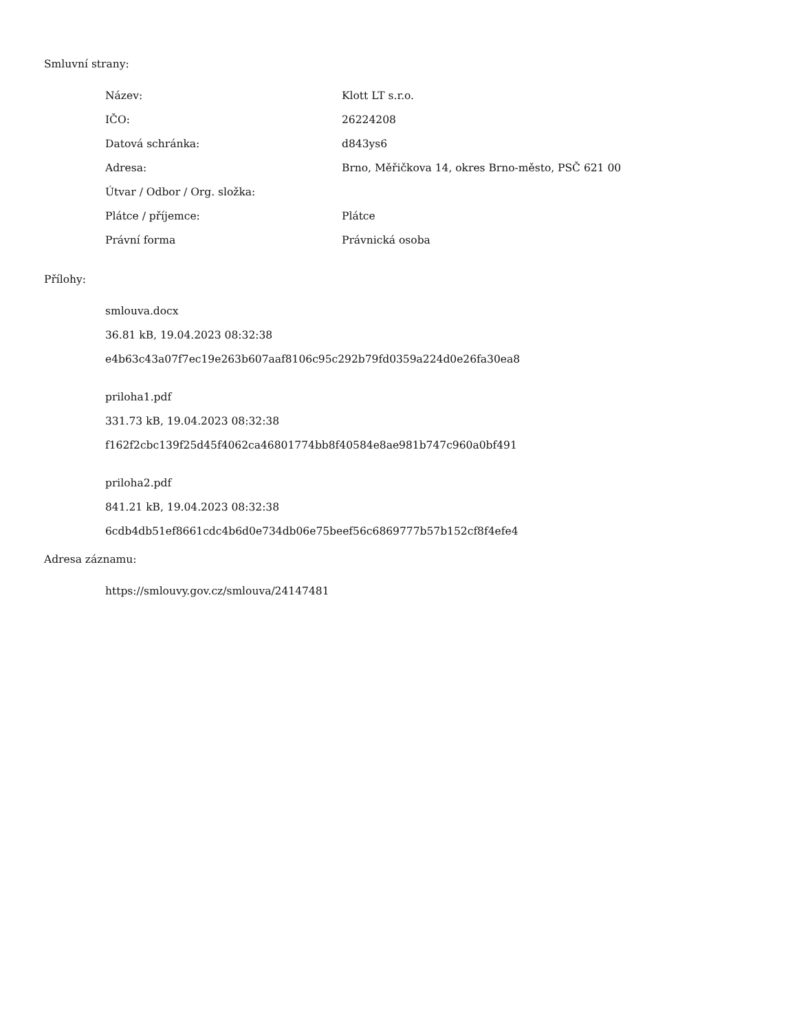Smluvní strany:
| Název: | Klott LT s.r.o. |
| IČO: | 26224208 |
| Datová schránka: | d843ys6 |
| Adresa: | Brno, Měřičkova 14, okres Brno-město, PSČ 621 00 |
| Útvar / Odbor / Org. složka: | |
| Plátce / příjemce: | Plátce |
| Právní forma | Právnická osoba |
Přílohy:
smlouva.docx
36.81 kB, 19.04.2023 08:32:38
e4b63c43a07f7ec19e263b607aaf8106c95c292b79fd0359a224d0e26fa30ea8
priloha1.pdf
331.73 kB, 19.04.2023 08:32:38
f162f2cbc139f25d45f4062ca46801774bb8f40584e8ae981b747c960a0bf491
priloha2.pdf
841.21 kB, 19.04.2023 08:32:38
6cdb4db51ef8661cdc4b6d0e734db06e75beef56c6869777b57b152cf8f4efe4
Adresa záznamu:
https://smlouvy.gov.cz/smlouva/24147481